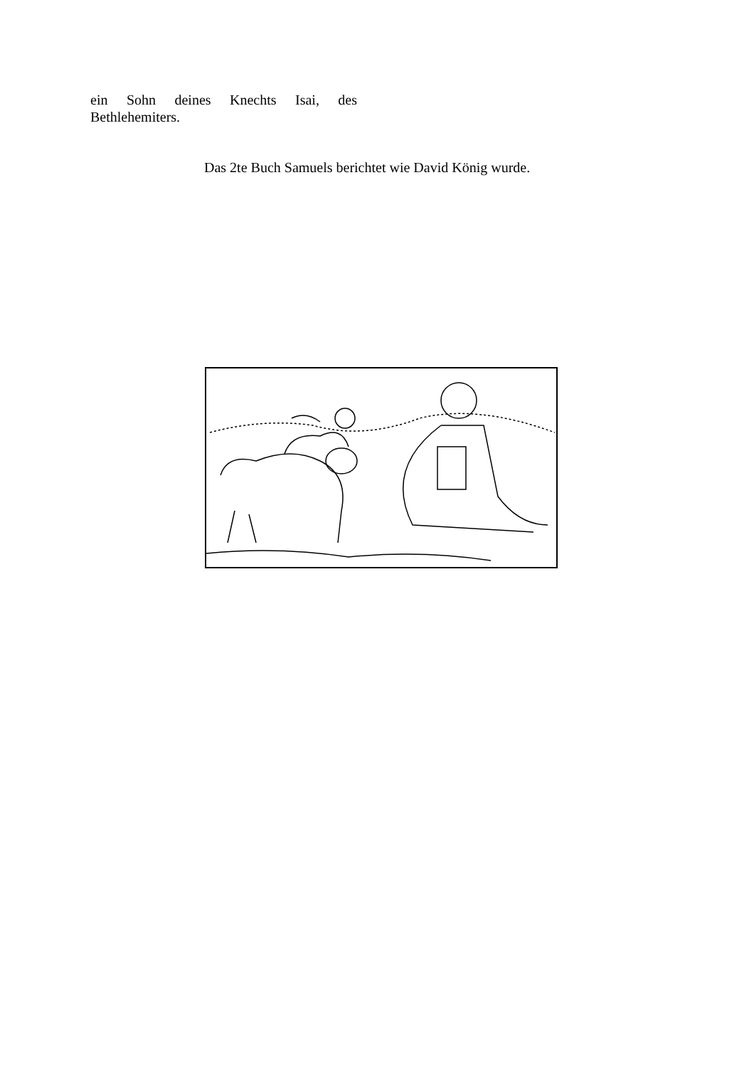ein Sohn deines Knechts Isai, des Bethlehemiters.
Das 2te Buch Samuels berichtet wie David König wurde.